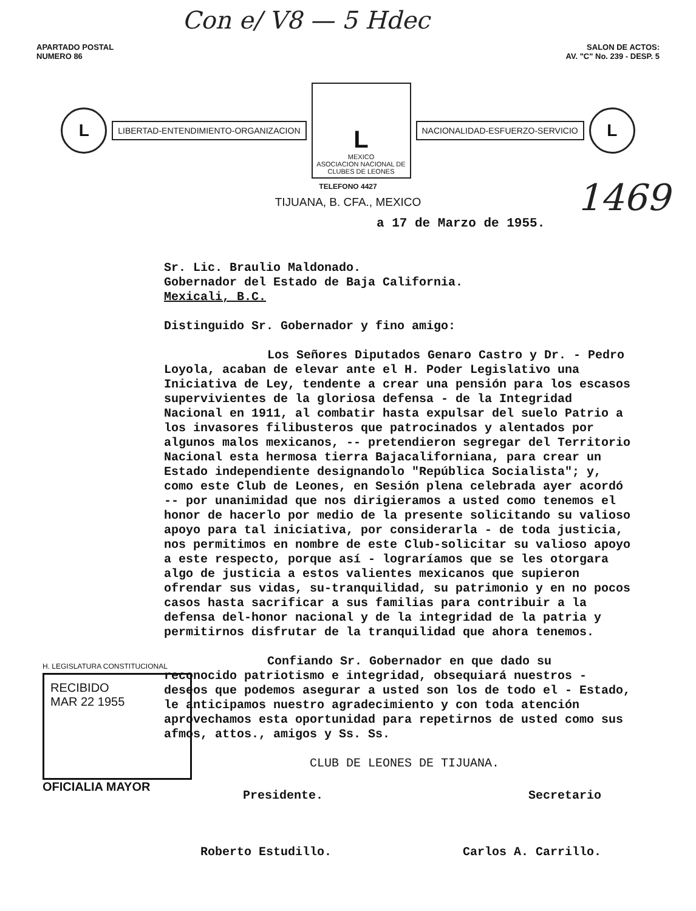Con e/ V8 — 5 Hdec
1469
APARTADO POSTAL
NUMERO 86
SALON DE ACTOS:
AV. "C" No. 239 - DESP. 5
L
LIBERTAD-ENTENDIMIENTO-ORGANIZACION
L
MEXICO
ASOCIACION NACIONAL DE CLUBES DE LEONES
NACIONALIDAD-ESFUERZO-SERVICIO
L
TELEFONO 4427
TIJUANA, B. CFA., MEXICO
a 17 de Marzo de 1955.
Sr. Lic. Braulio Maldonado.
Gobernador del Estado de Baja California.
Mexicali, B.C.
Distinguido Sr. Gobernador y fino amigo:
Los Señores Diputados Genaro Castro y Dr. - Pedro Loyola, acaban de elevar ante el H. Poder Legislativo una Iniciativa de Ley, tendente a crear una pensión para los escasos supervivientes de la gloriosa defensa - de la Integridad Nacional en 1911, al combatir hasta expulsar del suelo Patrio a los invasores filibusteros que patrocinados y alentados por algunos malos mexicanos, -- pretendieron segregar del Territorio Nacional esta hermosa tierra Bajacaliforniana, para crear un Estado independiente designandolo "República Socialista"; y, como este Club de Leones, en Sesión plena celebrada ayer acordó -- por unanimidad que nos dirigieramos a usted como tenemos el honor de hacerlo por medio de la presente solicitando su valioso apoyo para tal iniciativa, por considerarla - de toda justicia, nos permitimos en nombre de este Club-solicitar su valioso apoyo a este respecto, porque así - lograríamos que se les otorgara algo de justicia a estos valientes mexicanos que supieron ofrendar sus vidas, su-tranquilidad, su patrimonio y en no pocos casos hasta sacrificar a sus familias para contribuir a la defensa del-honor nacional y de la integridad de la patria y permitirnos disfrutar de la tranquilidad que ahora tenemos.
Confiando Sr. Gobernador en que dado su reconocido patriotismo e integridad, obsequiará nuestros - deseos que podemos asegurar a usted son los de todo el - Estado, le anticipamos nuestro agradecimiento y con toda atención aprovechamos esta oportunidad para repetirnos de usted como sus afmos, attos., amigos y Ss. Ss.
CLUB DE LEONES DE TIJUANA.
Presidente. Secretario
Roberto Estudillo. Carlos A. Carrillo.
H. LEGISLATURA CONSTITUCIONAL
RECIBIDO
MAR 22 1955
OFICIALIA MAYOR